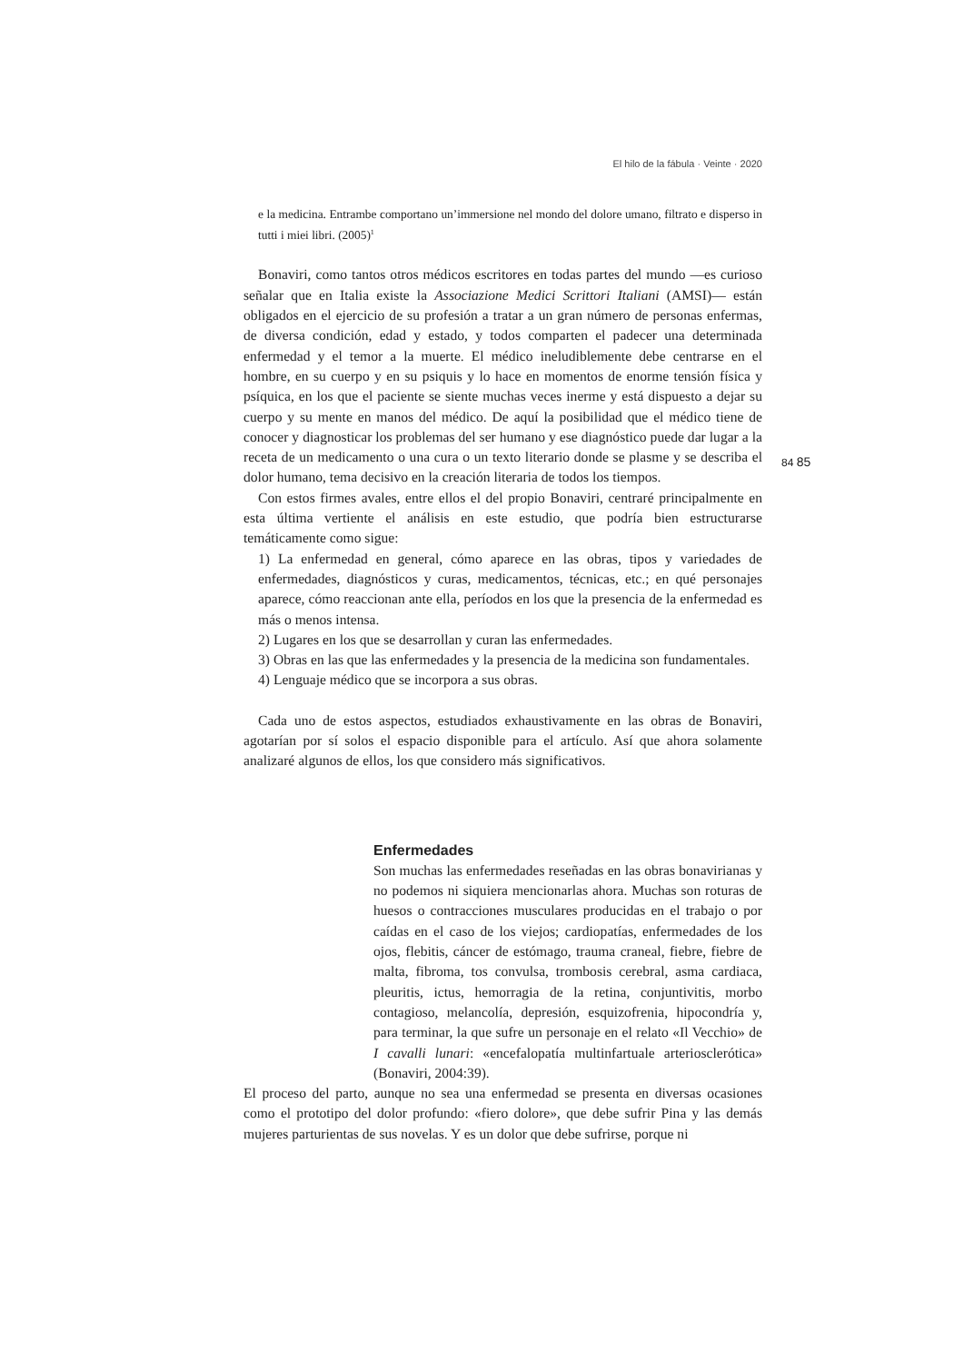El hilo de la fábula · Veinte · 2020
84 85
e la medicina. Entrambe comportano un’immersione nel mondo del dolore umano, filtrato e disperso in tutti i miei libri. (2005)<sup>1</sup>
Bonaviri, como tantos otros médicos escritores en todas partes del mundo —es curioso señalar que en Italia existe la Associazione Medici Scrittori Italiani (AMSI)— están obligados en el ejercicio de su profesión a tratar a un gran número de personas enfermas, de diversa condición, edad y estado, y todos comparten el padecer una determinada enfermedad y el temor a la muerte. El médico ineludiblemente debe centrarse en el hombre, en su cuerpo y en su psiquis y lo hace en momentos de enorme tensión física y psíquica, en los que el paciente se siente muchas veces inerme y está dispuesto a dejar su cuerpo y su mente en manos del médico. De aquí la posibilidad que el médico tiene de conocer y diagnosticar los problemas del ser humano y ese diagnóstico puede dar lugar a la receta de un medicamento o una cura o un texto literario donde se plasme y se describa el dolor humano, tema decisivo en la creación literaria de todos los tiempos.
Con estos firmes avales, entre ellos el del propio Bonaviri, centraré principalmente en esta última vertiente el análisis en este estudio, que podría bien estructurarse temáticamente como sigue:
1) La enfermedad en general, cómo aparece en las obras, tipos y variedades de enfermedades, diagnósticos y curas, medicamentos, técnicas, etc.; en qué personajes aparece, cómo reaccionan ante ella, períodos en los que la presencia de la enfermedad es más o menos intensa.
2) Lugares en los que se desarrollan y curan las enfermedades.
3) Obras en las que las enfermedades y la presencia de la medicina son fundamentales.
4) Lenguaje médico que se incorpora a sus obras.
Cada uno de estos aspectos, estudiados exhaustivamente en las obras de Bonaviri, agotarían por sí solos el espacio disponible para el artículo. Así que ahora solamente analizaré algunos de ellos, los que considero más significativos.
Enfermedades
Son muchas las enfermedades reseñadas en las obras bonavirianas y no podemos ni siquiera mencionarlas ahora. Muchas son roturas de huesos o contracciones musculares producidas en el trabajo o por caídas en el caso de los viejos; cardiopatías, enfermedades de los ojos, flebitis, cáncer de estómago, trauma craneal, fiebre, fiebre de malta, fibroma, tos convulsa, trombosis cerebral, asma cardiaca, pleuritis, ictus, hemorragia de la retina, conjuntivitis, morbo contagioso, melancolía, depresión, esquizofrenia, hipocondría y, para terminar, la que sufre un personaje en el relato «Il Vecchio» de I cavalli lunari: «encefalopatía multinfartuale arteriosclerótica» (Bonaviri, 2004:39).
El proceso del parto, aunque no sea una enfermedad se presenta en diversas ocasiones como el prototipo del dolor profundo: «fiero dolore», que debe sufrir Pina y las demás mujeres parturientas de sus novelas. Y es un dolor que debe sufrirse, porque ni